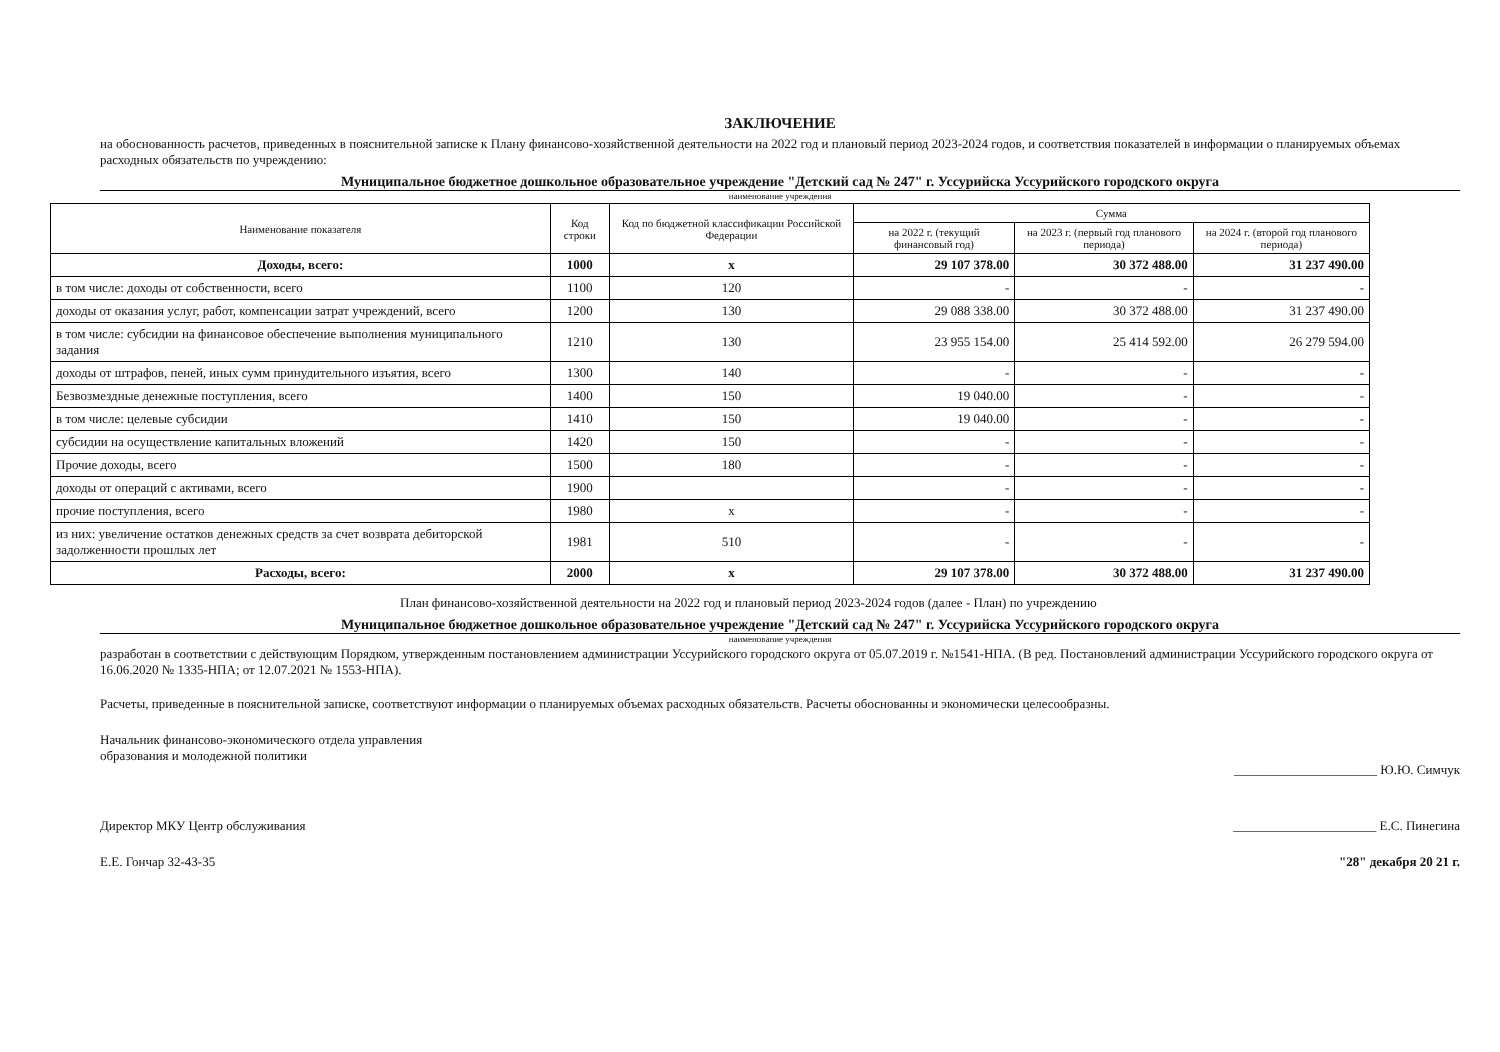ЗАКЛЮЧЕНИЕ
на обоснованность расчетов, приведенных в пояснительной записке к Плану финансово-хозяйственной деятельности на 2022 год и плановый период 2023-2024 годов, и соответствия показателей в информации о планируемых объемах расходных обязательств по учреждению:
Муниципальное бюджетное дошкольное образовательное учреждение "Детский сад № 247" г. Уссурийска Уссурийского городского округа
наименование учреждения
| Наименование показателя | Код строки | Код по бюджетной классификации Российской Федерации | Сумма | | |
| --- | --- | --- | --- | --- | --- |
| | | | на 2022 г. (текущий финансовый год) | на 2023 г. (первый год планового периода) | на 2024 г. (второй год планового периода) |
| Доходы, всего: | 1000 | x | 29 107 378.00 | 30 372 488.00 | 31 237 490.00 |
| в том числе: доходы от собственности, всего | 1100 | 120 | - | - | - |
| доходы от оказания услуг, работ, компенсации затрат учреждений, всего | 1200 | 130 | 29 088 338.00 | 30 372 488.00 | 31 237 490.00 |
| в том числе: субсидии на финансовое обеспечение выполнения муниципального задания | 1210 | 130 | 23 955 154.00 | 25 414 592.00 | 26 279 594.00 |
| доходы от штрафов, пеней, иных сумм принудительного изъятия, всего | 1300 | 140 | - | - | - |
| Безвозмездные денежные поступления, всего | 1400 | 150 | 19 040.00 | - | - |
| в том числе: целевые субсидии | 1410 | 150 | 19 040.00 | - | - |
| субсидии на осуществление капитальных вложений | 1420 | 150 | - | - | - |
| Прочие доходы, всего | 1500 | 180 | - | - | - |
| доходы от операций с активами, всего | 1900 | | - | - | - |
| прочие поступления, всего | 1980 | x | - | - | - |
| из них: увеличение остатков денежных средств за счет возврата дебиторской задолженности прошлых лет | 1981 | 510 | - | - | - |
| Расходы, всего: | 2000 | x | 29 107 378.00 | 30 372 488.00 | 31 237 490.00 |
План финансово-хозяйственной деятельности на 2022 год и плановый период 2023-2024 годов (далее - План) по учреждению
Муниципальное бюджетное дошкольное образовательное учреждение "Детский сад № 247" г. Уссурийска Уссурийского городского округа
наименование учреждения
разработан в соответствии с действующим Порядком, утвержденным постановлением администрации Уссурийского городского округа от 05.07.2019 г. №1541-НПА. (В ред. Постановлений администрации Уссурийского городского округа от 16.06.2020 № 1335-НПА; от 12.07.2021 № 1553-НПА).
Расчеты, приведенные в пояснительной записке, соответствуют информации о планируемых объемах расходных обязательств. Расчеты обоснованны и экономически целесообразны.
Начальник финансово-экономического отдела управления
образования и молодежной политики
______________________ Ю.Ю. Симчук
Директор МКУ Центр обслуживания
______________________ Е.С. Пинегина
Е.Е. Гончар 32-43-35 "28" декабря 20 21 г.